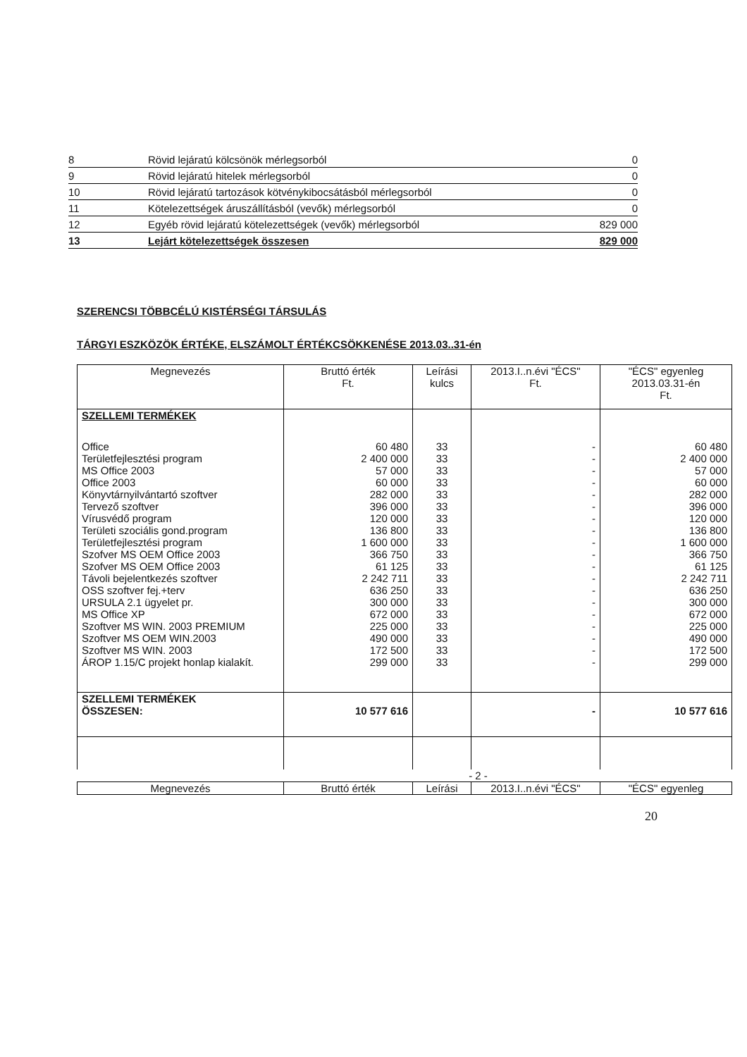| 8 | Rövid lejáratú kölcsönök mérlegsorból | 0 |
| 9 | Rövid lejáratú hitelek mérlegsorból | 0 |
| 10 | Rövid lejáratú tartozások kötvénykibocsátásból mérlegsorból | 0 |
| 11 | Kötelezettségek áruszállításból (vevők) mérlegsorból | 0 |
| 12 | Egyéb rövid lejáratú kötelezettségek (vevők) mérlegsorból | 829 000 |
| 13 | Lejárt kötelezettségek összesen | 829 000 |
SZERENCSI TÖBBCÉLÚ KISTÉRSÉGI TÁRSULÁS
TÁRGYI ESZKÖZÖK ÉRTÉKE, ELSZÁMOLT ÉRTÉKCSÖKKENÉSE 2013.03..31-én
| Megnevezés | Bruttó érték Ft. | Leírási kulcs | 2013.I..n.évi "ÉCS" Ft. | "ÉCS" egyenleg 2013.03.31-én Ft. |
| --- | --- | --- | --- | --- |
| SZELLEMI TERMÉKEK | | | | |
| Office Területfejlesztési program MS Office 2003 Office 2003 Könyvtárnyilvántartó szoftver Tervező szoftver Vírusvédő program Területi szociális gond.program Területfejlesztési program Szofver MS OEM Office 2003 Szofver MS OEM Office 2003 Távoli bejelentkezés szoftver OSS szoftver fej.+terv URSULA 2.1 ügyelet pr. MS Office XP Szoftver MS WIN. 2003 PREMIUM Szoftver MS OEM WIN.2003 Szoftver MS WIN. 2003 ÁROP 1.15/C projekt honlap kialakít. | 60 480 2 400 000 57 000 60 000 282 000 396 000 120 000 136 800 1 600 000 366 750 61 125 2 242 711 636 250 300 000 672 000 225 000 490 000 172 500 299 000 | 33 33 33 33 33 33 33 33 33 33 33 33 33 33 33 33 33 33 33 | - - - - - - - - - - - - - - - - - - - | 60 480 2 400 000 57 000 60 000 282 000 396 000 120 000 136 800 1 600 000 366 750 61 125 2 242 711 636 250 300 000 672 000 225 000 490 000 172 500 299 000 |
| SZELLEMI TERMÉKEK ÖSSZESEN: | 10 577 616 | | - | 10 577 616 |
- 2 -
| Megnevezés | Bruttó érték | Leírási | 2013.I..n.évi "ÉCS" | "ÉCS" egyenleg |
| --- | --- | --- | --- | --- |
20